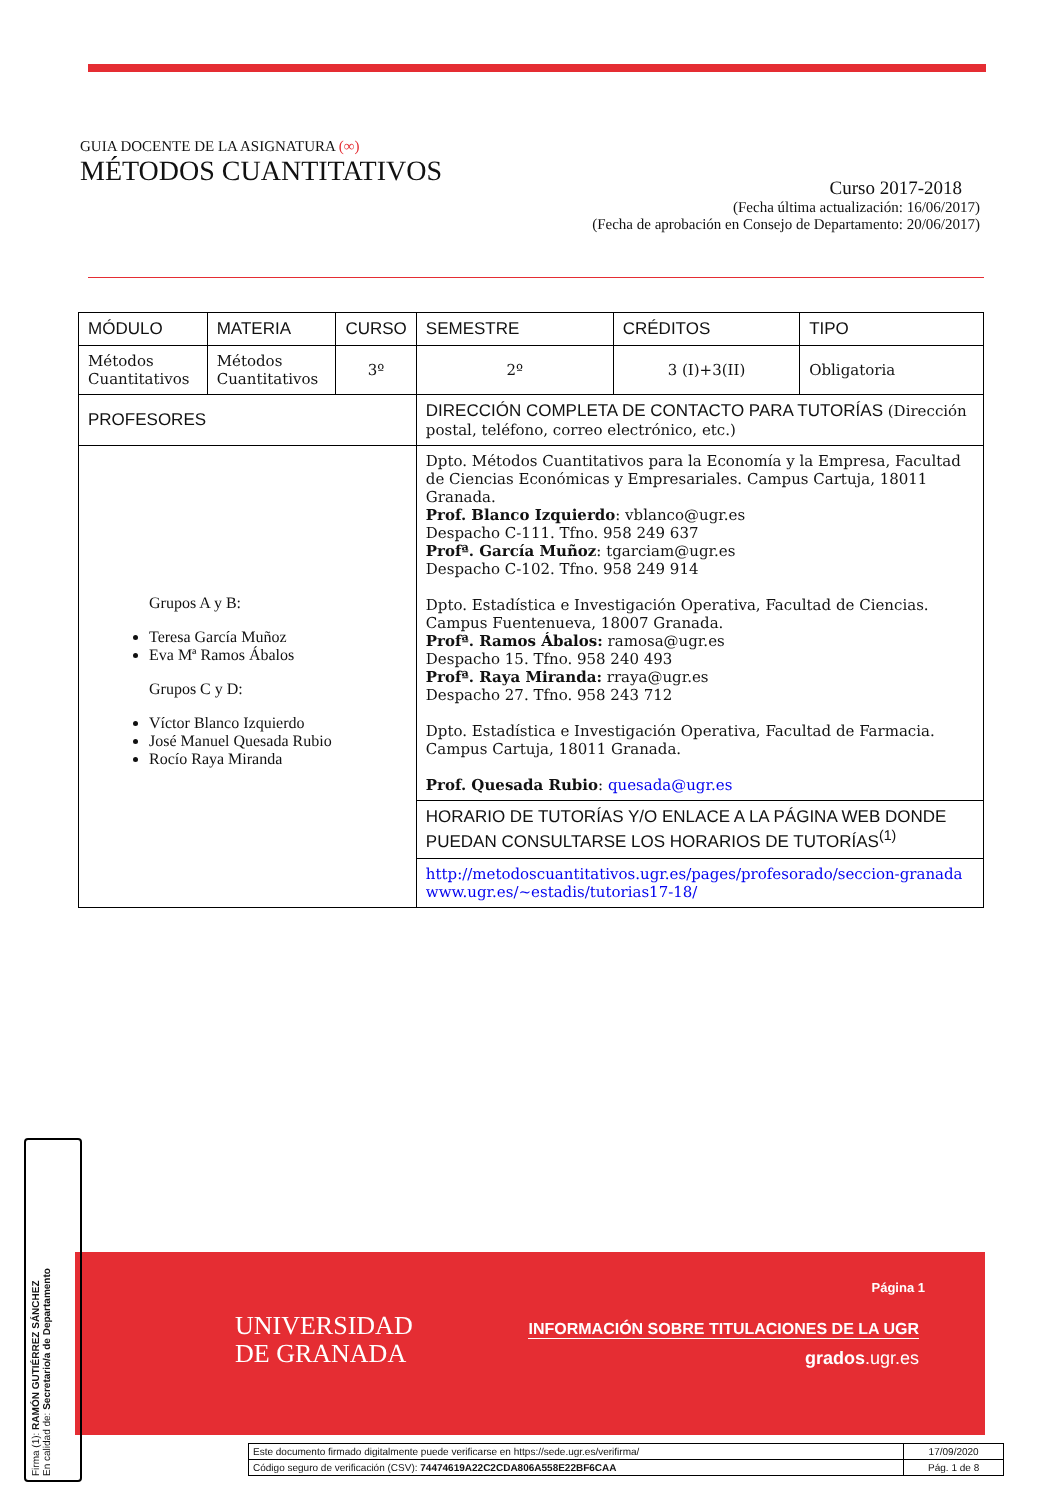GUIA DOCENTE DE LA ASIGNATURA (∞)
MÉTODOS CUANTITATIVOS
Curso 2017-2018
(Fecha última actualización: 16/06/2017)
(Fecha de aprobación en Consejo de Departamento: 20/06/2017)
| MÓDULO | MATERIA | CURSO | SEMESTRE | CRÉDITOS | TIPO |
| --- | --- | --- | --- | --- | --- |
| Métodos Cuantitativos | Métodos Cuantitativos | 3º | 2º | 3 (I)+3(II) | Obligatoria |
| PROFESORES | | | DIRECCIÓN COMPLETA DE CONTACTO PARA TUTORÍAS (Dirección postal, teléfono, correo electrónico, etc.) | | |
| Grupos A y B: Teresa García Muñoz Eva Mª Ramos Ábalos Grupos C y D: Víctor Blanco Izquierdo José Manuel Quesada Rubio Rocío Raya Miranda | | | Dpto. Métodos Cuantitativos para la Economía y la Empresa, Facultad de Ciencias Económicas y Empresariales. Campus Cartuja, 18011 Granada. Prof. Blanco Izquierdo : vblanco@ugr.es Despacho C-111. Tfno. 958 249 637 Profª. García Muñoz : tgarciam@ugr.es Despacho C-102. Tfno. 958 249 914 Dpto. Estadística e Investigación Operativa, Facultad de Ciencias. Campus Fuentenueva, 18007 Granada. Profª. Ramos Ábalos: ramosa@ugr.es Despacho 15. Tfno. 958 240 493 Profª. Raya Miranda: rraya@ugr.es Despacho 27. Tfno. 958 243 712 Dpto. Estadística e Investigación Operativa, Facultad de Farmacia. Campus Cartuja, 18011 Granada. Prof. Quesada Rubio : quesada@ugr.es | | |
| | | | HORARIO DE TUTORÍAS Y/O ENLACE A LA PÁGINA WEB DONDE PUEDAN CONSULTARSE LOS HORARIOS DE TUTORÍAS<sup>(1)</sup> | | |
| | | | http://metodoscuantitativos.ugr.es/pages/profesorado/seccion-granada www.ugr.es/~estadis/tutorias17-18/ | | |
UNIVERSIDAD
DE GRANADA
Página 1
INFORMACIÓN SOBRE TITULACIONES DE LA UGR
grados.ugr.es
| Este documento firmado digitalmente puede verificarse en https://sede.ugr.es/verifirma/ | 17/09/2020 |
| Código seguro de verificación (CSV): 74474619A22C2CDA806A558E22BF6CAA | Pág. 1 de 8 |
Firma (1): RAMÓN GUTIÉRREZ SÁNCHEZ
En calidad de: Secretario/a de Departamento